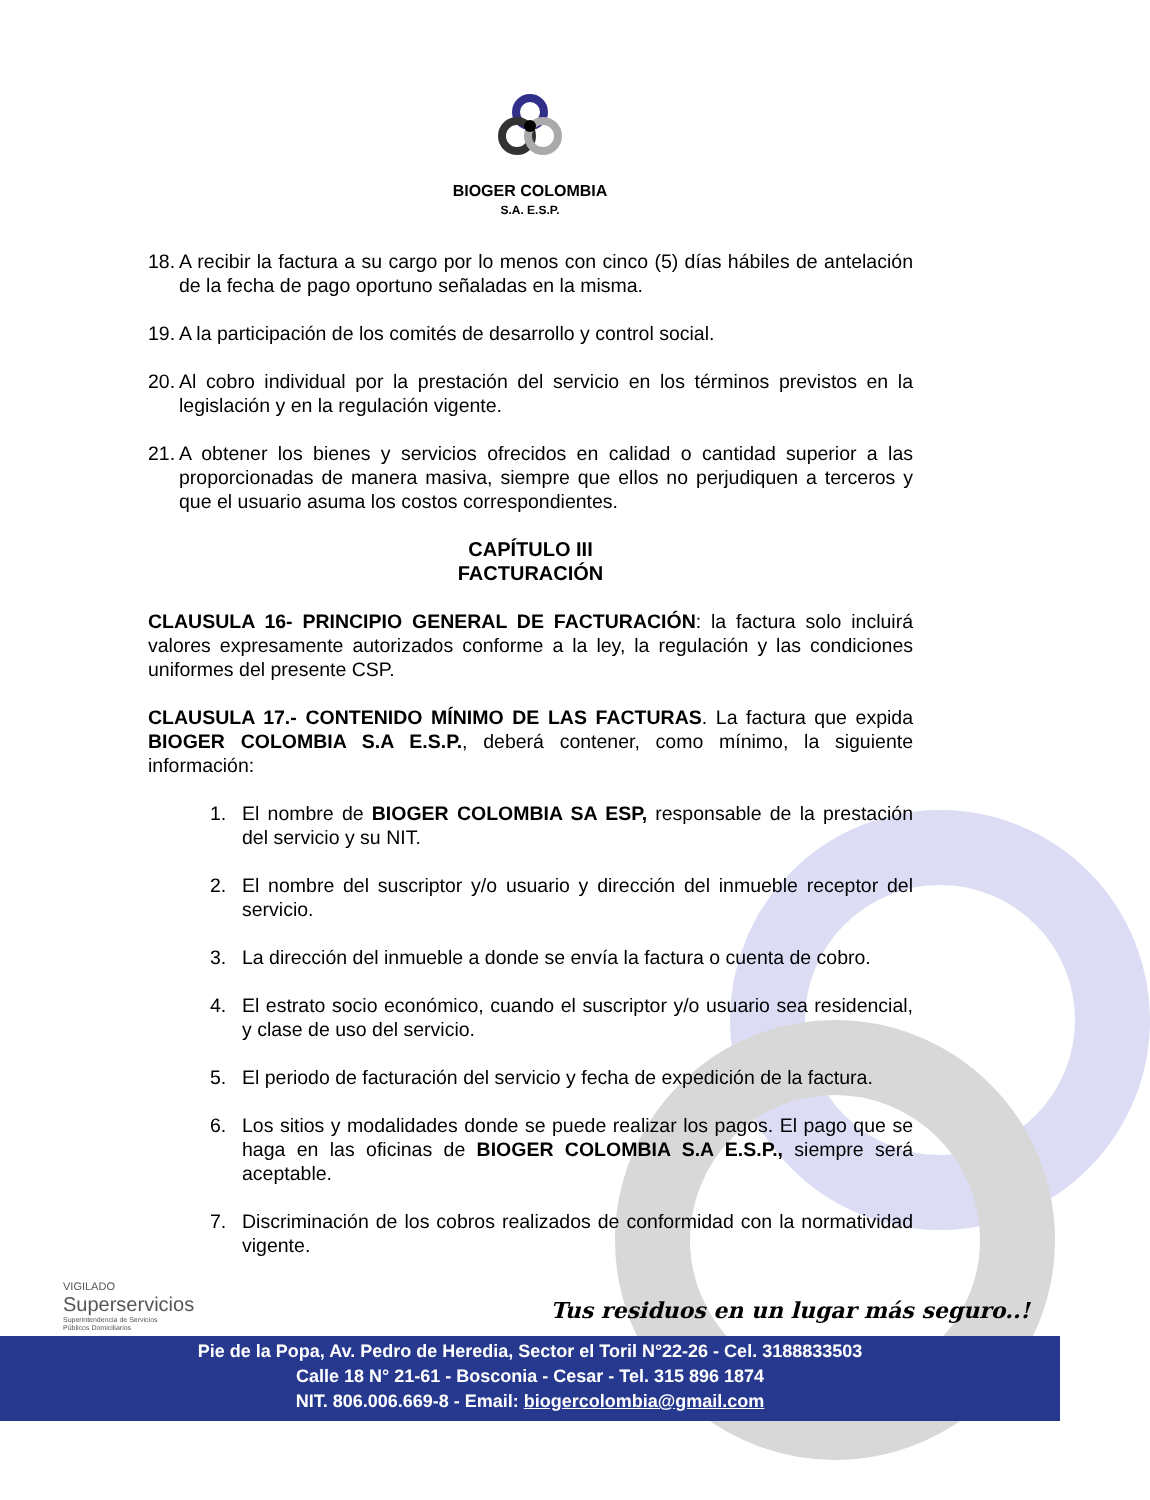BIOGER COLOMBIA
S.A. E.S.P.
18. A recibir la factura a su cargo por lo menos con cinco (5) días hábiles de antelación de la fecha de pago oportuno señaladas en la misma.
19. A la participación de los comités de desarrollo y control social.
20. Al cobro individual por la prestación del servicio en los términos previstos en la legislación y en la regulación vigente.
21. A obtener los bienes y servicios ofrecidos en calidad o cantidad superior a las proporcionadas de manera masiva, siempre que ellos no perjudiquen a terceros y que el usuario asuma los costos correspondientes.
CAPÍTULO III
FACTURACIÓN
CLAUSULA 16- PRINCIPIO GENERAL DE FACTURACIÓN: la factura solo incluirá valores expresamente autorizados conforme a la ley, la regulación y las condiciones uniformes del presente CSP.
CLAUSULA 17.- CONTENIDO MÍNIMO DE LAS FACTURAS. La factura que expida BIOGER COLOMBIA S.A E.S.P., deberá contener, como mínimo, la siguiente información:
1. El nombre de BIOGER COLOMBIA SA ESP, responsable de la prestación del servicio y su NIT.
2. El nombre del suscriptor y/o usuario y dirección del inmueble receptor del servicio.
3. La dirección del inmueble a donde se envía la factura o cuenta de cobro.
4. El estrato socio económico, cuando el suscriptor y/o usuario sea residencial, y clase de uso del servicio.
5. El periodo de facturación del servicio y fecha de expedición de la factura.
6. Los sitios y modalidades donde se puede realizar los pagos. El pago que se haga en las oficinas de BIOGER COLOMBIA S.A E.S.P., siempre será aceptable.
7. Discriminación de los cobros realizados de conformidad con la normatividad vigente.
VIGILADO
Superservicios
Superintendencia de Servicios
Públicos Domiciliarios
Tus residuos en un lugar más seguro..!
Pie de la Popa, Av. Pedro de Heredia, Sector el Toril N°22-26 - Cel. 3188833503
Calle 18 N° 21-61 - Bosconia - Cesar - Tel. 315 896 1874
NIT. 806.006.669-8 - Email: biogercolombia@gmail.com